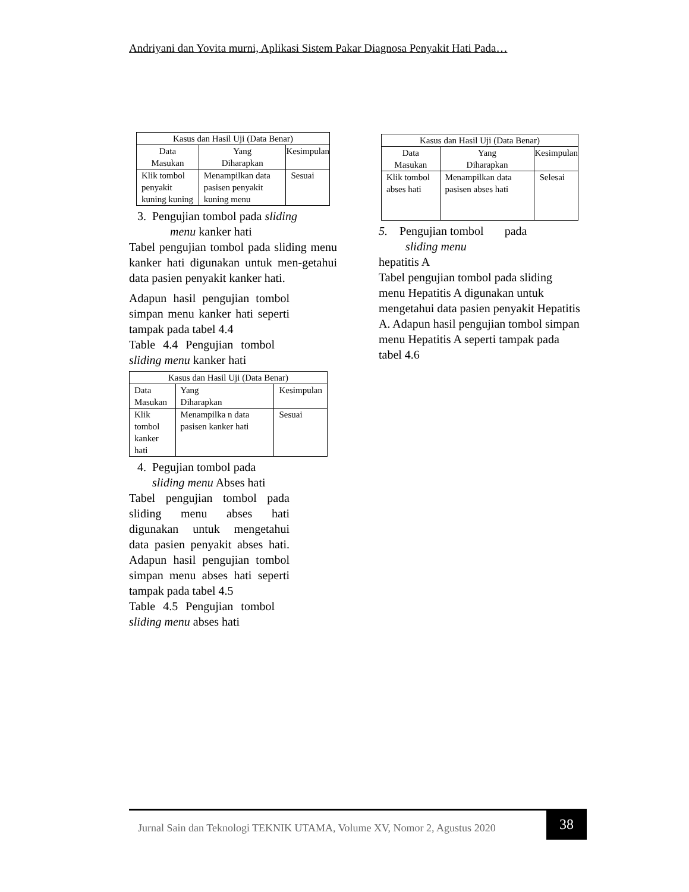Andriyani dan Yovita murni, Aplikasi Sistem Pakar Diagnosa Penyakit Hati Pada…
| Kasus dan Hasil Uji (Data Benar) | | |
| --- | --- | --- |
| Data Masukan | Yang Diharapkan | Kesimpulan |
| Klik tombol penyakit kuning kuning | Menampilkan data pasisen penyakit kuning menu | Sesuai |
3. Pengujian tombol pada sliding
menu kanker hati
Tabel pengujian tombol pada sliding menu kanker hati digunakan untuk men-getahui data pasien penyakit kanker hati.
Adapun hasil pengujian tombol simpan menu kanker hati seperti tampak pada tabel 4.4
Table 4.4 Pengujian tombol sliding menu kanker hati
| Kasus dan Hasil Uji (Data Benar) | | |
| --- | --- | --- |
| Data Masukan | Yang Diharapkan | Kesimpulan |
| Klik tombol kanker hati | Menampilka n data pasisen kanker hati | Sesuai |
4. Pegujian tombol pada
sliding menu Abses hati
Tabel pengujian tombol pada sliding menu abses hati digunakan untuk mengetahui data pasien penyakit abses hati. Adapun hasil pengujian tombol simpan menu abses hati seperti tampak pada tabel 4.5
Table 4.5 Pengujian tombol sliding menu abses hati
| Kasus dan Hasil Uji (Data Benar) | | |
| --- | --- | --- |
| Data Masukan | Yang Diharapkan | Kesimpulan |
| Klik tombol abses hati | Menampilkan data pasisen abses hati | Selesai |
5. Pengujian tombol pada
sliding menu
hepatitis A
Tabel pengujian tombol pada sliding menu Hepatitis A digunakan untuk mengetahui data pasien penyakit Hepatitis A. Adapun hasil pengujian tombol simpan menu Hepatitis A seperti tampak pada tabel 4.6
Jurnal Sain dan Teknologi TEKNIK UTAMA, Volume XV, Nomor 2, Agustus 2020
38